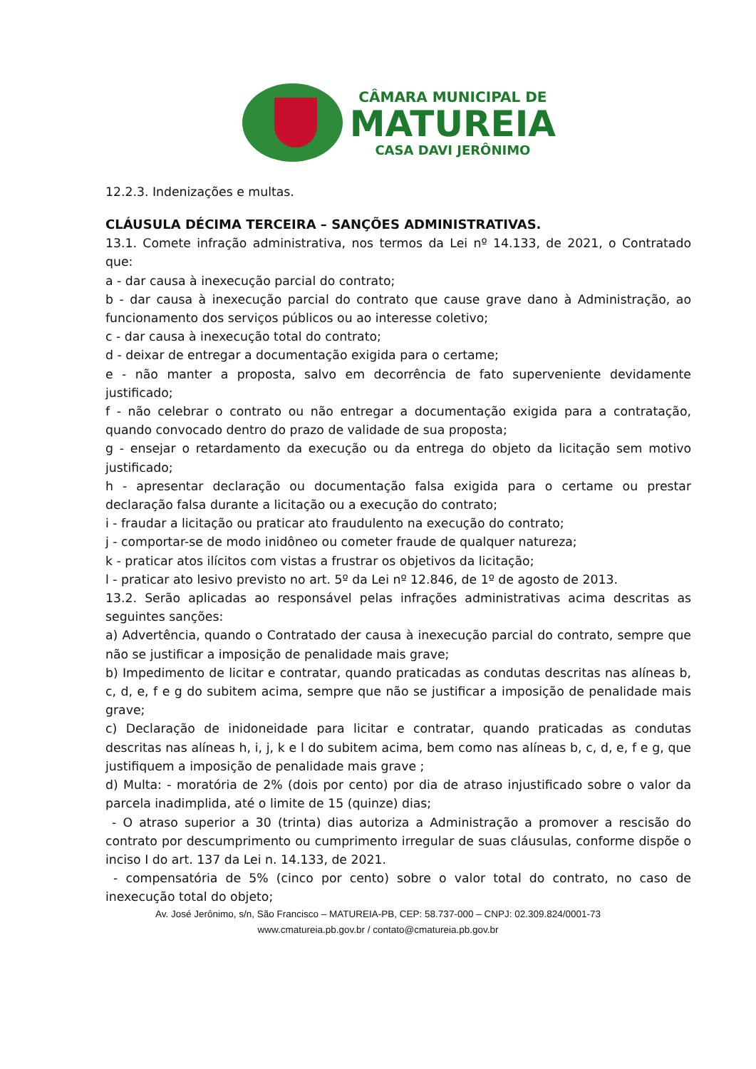CÂMARA MUNICIPAL DE
MATUREIA
CASA DAVI JERÔNIMO
12.2.3. Indenizações e multas.
CLÁUSULA DÉCIMA TERCEIRA – SANÇÕES ADMINISTRATIVAS.
13.1. Comete infração administrativa, nos termos da Lei nº 14.133, de 2021, o Contratado que:
a - dar causa à inexecução parcial do contrato;
b - dar causa à inexecução parcial do contrato que cause grave dano à Administração, ao funcionamento dos serviços públicos ou ao interesse coletivo;
c - dar causa à inexecução total do contrato;
d - deixar de entregar a documentação exigida para o certame;
e - não manter a proposta, salvo em decorrência de fato superveniente devidamente justificado;
f - não celebrar o contrato ou não entregar a documentação exigida para a contratação, quando convocado dentro do prazo de validade de sua proposta;
g - ensejar o retardamento da execução ou da entrega do objeto da licitação sem motivo justificado;
h - apresentar declaração ou documentação falsa exigida para o certame ou prestar declaração falsa durante a licitação ou a execução do contrato;
i - fraudar a licitação ou praticar ato fraudulento na execução do contrato;
j - comportar-se de modo inidôneo ou cometer fraude de qualquer natureza;
k - praticar atos ilícitos com vistas a frustrar os objetivos da licitação;
l - praticar ato lesivo previsto no art. 5º da Lei nº 12.846, de 1º de agosto de 2013.
13.2. Serão aplicadas ao responsável pelas infrações administrativas acima descritas as seguintes sanções:
a) Advertência, quando o Contratado der causa à inexecução parcial do contrato, sempre que não se justificar a imposição de penalidade mais grave;
b) Impedimento de licitar e contratar, quando praticadas as condutas descritas nas alíneas b, c, d, e, f e g do subitem acima, sempre que não se justificar a imposição de penalidade mais grave;
c) Declaração de inidoneidade para licitar e contratar, quando praticadas as condutas descritas nas alíneas h, i, j, k e l do subitem acima, bem como nas alíneas b, c, d, e, f e g, que justifiquem a imposição de penalidade mais grave ;
d) Multa: - moratória de 2% (dois por cento) por dia de atraso injustificado sobre o valor da parcela inadimplida, até o limite de 15 (quinze) dias;
- O atraso superior a 30 (trinta) dias autoriza a Administração a promover a rescisão do contrato por descumprimento ou cumprimento irregular de suas cláusulas, conforme dispõe o inciso I do art. 137 da Lei n. 14.133, de 2021.
- compensatória de 5% (cinco por cento) sobre o valor total do contrato, no caso de inexecução total do objeto;
Av. José Jerônimo, s/n, São Francisco – MATUREIA-PB, CEP: 58.737-000 – CNPJ: 02.309.824/0001-73
www.cmatureia.pb.gov.br / contato@cmatureia.pb.gov.br